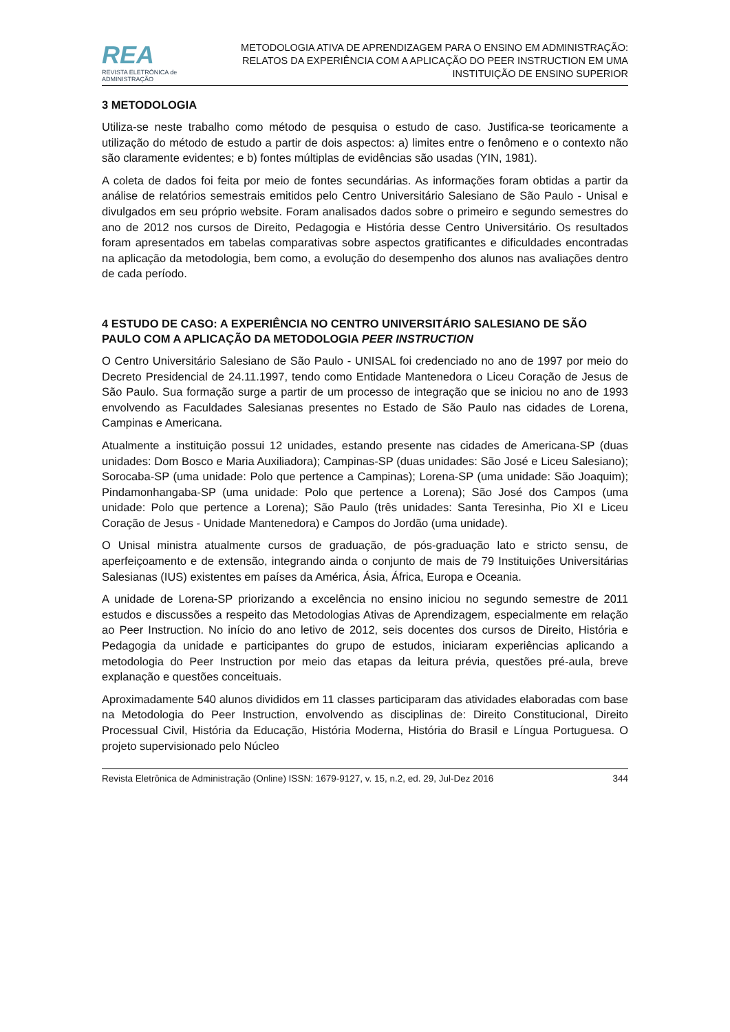REA
REVISTA ELETRÔNICA de ADMINISTRAÇÃO
METODOLOGIA ATIVA DE APRENDIZAGEM PARA O ENSINO EM ADMINISTRAÇÃO:
RELATOS DA EXPERIÊNCIA COM A APLICAÇÃO DO PEER INSTRUCTION EM UMA
INSTITUIÇÃO DE ENSINO SUPERIOR
3 METODOLOGIA
Utiliza-se neste trabalho como método de pesquisa o estudo de caso. Justifica-se teoricamente a utilização do método de estudo a partir de dois aspectos: a) limites entre o fenômeno e o contexto não são claramente evidentes; e b) fontes múltiplas de evidências são usadas (YIN, 1981).
A coleta de dados foi feita por meio de fontes secundárias. As informações foram obtidas a partir da análise de relatórios semestrais emitidos pelo Centro Universitário Salesiano de São Paulo - Unisal e divulgados em seu próprio website. Foram analisados dados sobre o primeiro e segundo semestres do ano de 2012 nos cursos de Direito, Pedagogia e História desse Centro Universitário. Os resultados foram apresentados em tabelas comparativas sobre aspectos gratificantes e dificuldades encontradas na aplicação da metodologia, bem como, a evolução do desempenho dos alunos nas avaliações dentro de cada período.
4 ESTUDO DE CASO: A EXPERIÊNCIA NO CENTRO UNIVERSITÁRIO SALESIANO DE SÃO PAULO COM A APLICAÇÃO DA METODOLOGIA PEER INSTRUCTION
O Centro Universitário Salesiano de São Paulo - UNISAL foi credenciado no ano de 1997 por meio do Decreto Presidencial de 24.11.1997, tendo como Entidade Mantenedora o Liceu Coração de Jesus de São Paulo. Sua formação surge a partir de um processo de integração que se iniciou no ano de 1993 envolvendo as Faculdades Salesianas presentes no Estado de São Paulo nas cidades de Lorena, Campinas e Americana.
Atualmente a instituição possui 12 unidades, estando presente nas cidades de Americana-SP (duas unidades: Dom Bosco e Maria Auxiliadora); Campinas-SP (duas unidades: São José e Liceu Salesiano); Sorocaba-SP (uma unidade: Polo que pertence a Campinas); Lorena-SP (uma unidade: São Joaquim); Pindamonhangaba-SP (uma unidade: Polo que pertence a Lorena); São José dos Campos (uma unidade: Polo que pertence a Lorena); São Paulo (três unidades: Santa Teresinha, Pio XI e Liceu Coração de Jesus - Unidade Mantenedora) e Campos do Jordão (uma unidade).
O Unisal ministra atualmente cursos de graduação, de pós-graduação lato e stricto sensu, de aperfeiçoamento e de extensão, integrando ainda o conjunto de mais de 79 Instituições Universitárias Salesianas (IUS) existentes em países da América, Ásia, África, Europa e Oceania.
A unidade de Lorena-SP priorizando a excelência no ensino iniciou no segundo semestre de 2011 estudos e discussões a respeito das Metodologias Ativas de Aprendizagem, especialmente em relação ao Peer Instruction. No início do ano letivo de 2012, seis docentes dos cursos de Direito, História e Pedagogia da unidade e participantes do grupo de estudos, iniciaram experiências aplicando a metodologia do Peer Instruction por meio das etapas da leitura prévia, questões pré-aula, breve explanação e questões conceituais.
Aproximadamente 540 alunos divididos em 11 classes participaram das atividades elaboradas com base na Metodologia do Peer Instruction, envolvendo as disciplinas de: Direito Constitucional, Direito Processual Civil, História da Educação, História Moderna, História do Brasil e Língua Portuguesa. O projeto supervisionado pelo Núcleo
Revista Eletrônica de Administração (Online) ISSN: 1679-9127, v. 15, n.2, ed. 29, Jul-Dez 2016 344